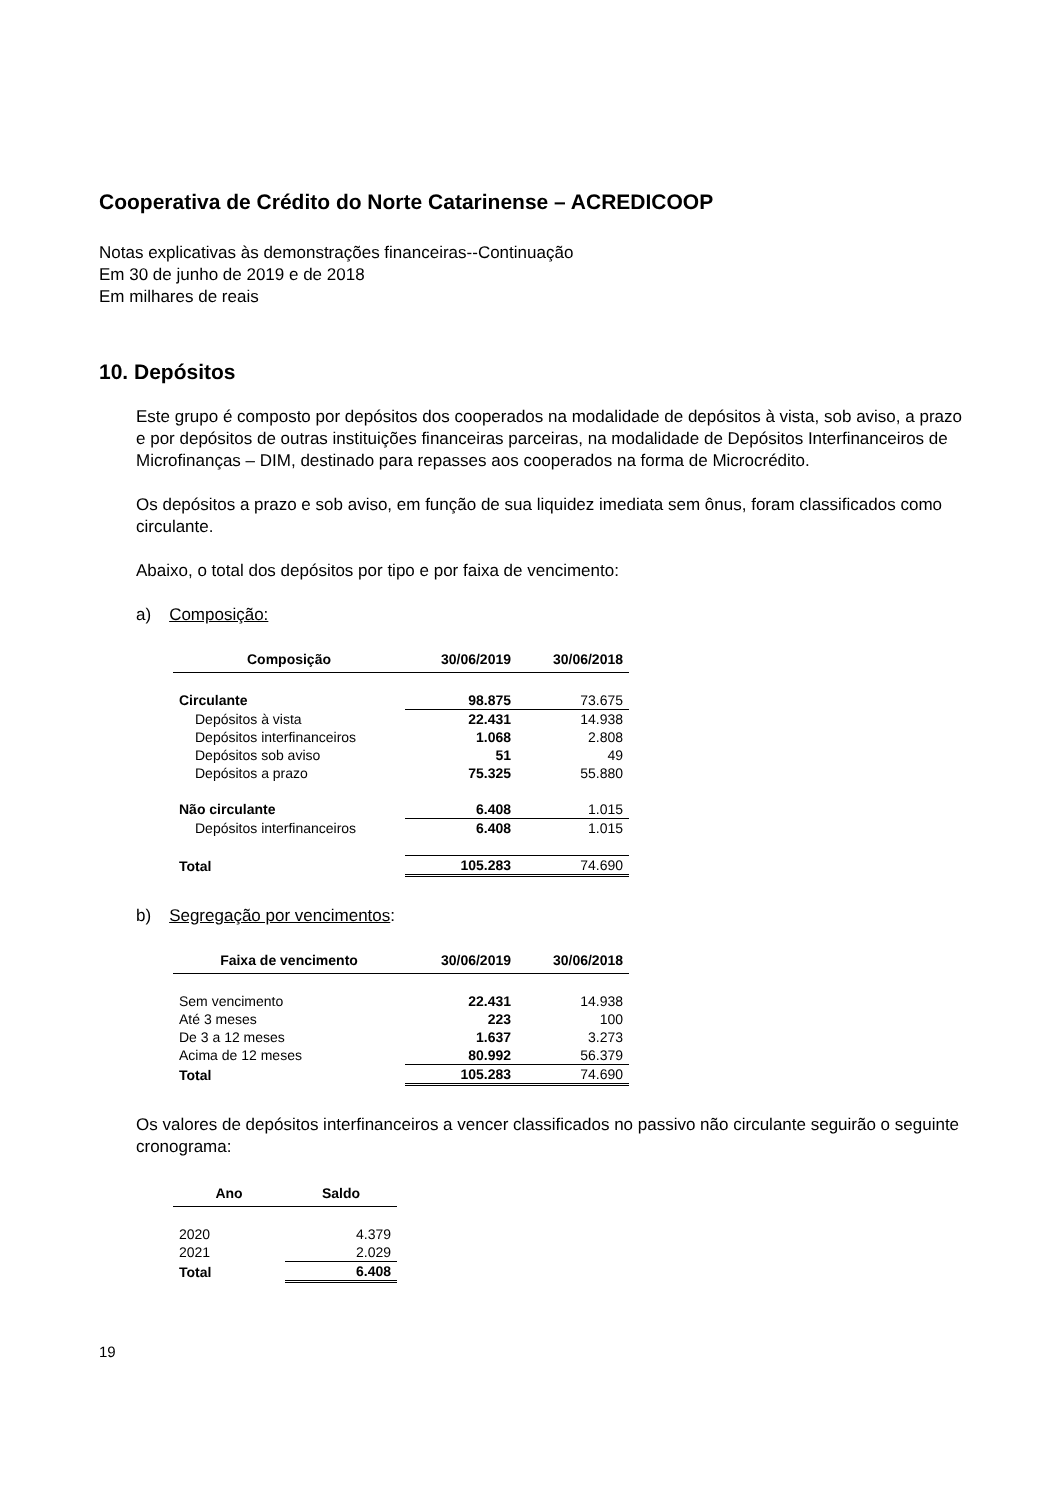Cooperativa de Crédito do Norte Catarinense – ACREDICOOP
Notas explicativas às demonstrações financeiras--Continuação
Em 30 de junho de 2019 e de 2018
Em milhares de reais
10. Depósitos
Este grupo é composto por depósitos dos cooperados na modalidade de depósitos à vista, sob aviso, a prazo e por depósitos de outras instituições financeiras parceiras, na modalidade de Depósitos Interfinanceiros de Microfinanças – DIM, destinado para repasses aos cooperados na forma de Microcrédito.
Os depósitos a prazo e sob aviso, em função de sua liquidez imediata sem ônus, foram classificados como circulante.
Abaixo, o total dos depósitos por tipo e por faixa de vencimento:
a) Composição:
| Composição | 30/06/2019 | 30/06/2018 |
| --- | --- | --- |
| Circulante | 98.875 | 73.675 |
| Depósitos à vista | 22.431 | 14.938 |
| Depósitos interfinanceiros | 1.068 | 2.808 |
| Depósitos sob aviso | 51 | 49 |
| Depósitos a prazo | 75.325 | 55.880 |
| Não circulante | 6.408 | 1.015 |
| Depósitos interfinanceiros | 6.408 | 1.015 |
| Total | 105.283 | 74.690 |
b) Segregação por vencimentos:
| Faixa de vencimento | 30/06/2019 | 30/06/2018 |
| --- | --- | --- |
| Sem vencimento | 22.431 | 14.938 |
| Até 3 meses | 223 | 100 |
| De 3 a 12 meses | 1.637 | 3.273 |
| Acima de 12 meses | 80.992 | 56.379 |
| Total | 105.283 | 74.690 |
Os valores de depósitos interfinanceiros a vencer classificados no passivo não circulante seguirão o seguinte cronograma:
| Ano | Saldo |
| --- | --- |
| 2020 | 4.379 |
| 2021 | 2.029 |
| Total | 6.408 |
19